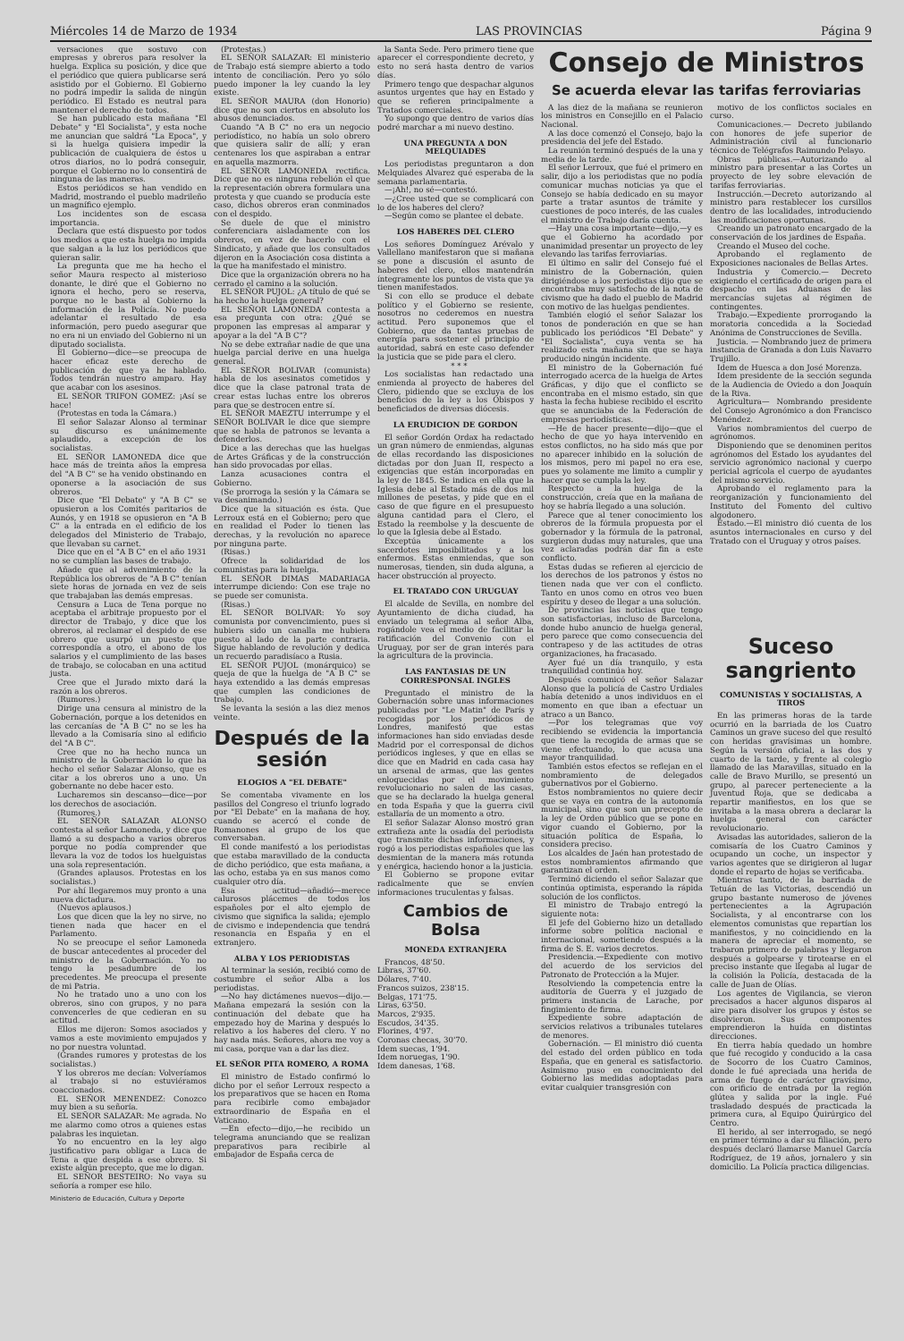Miércoles 14 de Marzo de 1934 LAS PROVINCIAS Página 9
versaciones que sostuvo con empresas y obreros para resolver la huelga. Explica su posición, y dice que el periódico que quiera publicarse será asistido por el Gobierno. El Gobierno no podrá impedir la salida de ningún periódico. El Estado es neutral para mantener el derecho de todos.
Se han publicado esta mañana "El Debate" y "El Socialista", y esta noche me anuncian que saldrá "La Epoca", y si la huelga quisiera impedir la publicación de cualquiera de éstos u otros diarios, no lo podrá conseguir, porque el Gobierno no lo consentirá de ninguna de las maneras.
Estos periódicos se han vendido en Madrid, mostrando el pueblo madrileño un magnífico ejemplo.
Los incidentes son de escasa importancia.
Declara que está dispuesto por todos los medios a que esta huelga no impida que salgan a la luz los periódicos que quieran salir.
La pregunta que me ha hecho el señor Maura respecto al misterioso donante, le diré que el Gobierno no ignora el hecho, pero se reserva, porque no le basta al Gobierno la información de la Policía. No puedo adelantar el resultado de esa información, pero puedo asegurar que no era ni un enviado del Gobierno ni un diputado socialista.
El Gobierno—dice—se preocupa de hacer eficaz este derecho de publicación de que ya he hablado. Todos tendrán nuestro amparo. Hay que acabar con los asesinos.
EL SEÑOR TRIFON GOMEZ: ¡Así se hace!
(Protestas en toda la Cámara.)
El señor Salazar Alonso al terminar su discurso es unánimemente aplaudido, a excepción de los socialistas.
EL SEÑOR LAMONEDA dice que hace más de treinta años la empresa del "A B C" se ha venido obstinando en oponerse a la asociación de sus obreros.
Dice que "El Debate" y "A B C" se opusieron a los Comités paritarios de Aunós, y en 1918 se opusieron en "A B C" a la entrada en el edificio de los delegados del Ministerio de Trabajo, que llevaban su carnet.
Dice que en el "A B C" en el año 1931 no se cumplían las bases de trabajo.
Añade que al advenimiento de la República los obreros de "A B C" tenían siete horas de jornada en vez de seis que trabajaban las demás empresas.
Censura a Luca de Tena porque no aceptaba el arbitraje propuesto por el director de Trabajo, y dice que los obreros, al reclamar el despido de ese obrero que usurpó un puesto que correspondía a otro, el abono de los salarios y el cumplimiento de las bases de trabajo, se colocaban en una actitud justa.
Cree que el Jurado mixto dará la razón a los obreros.
(Rumores.)
Dirige una censura al ministro de la Gobernación, porque a los detenidos en las cercanías de "A B C" no se les ha llevado a la Comisaría sino al edificio del "A B C".
Cree que no ha hecho nunca un ministro de la Gobernación lo que ha hecho el señor Salazar Alonso, que es citar a los obreros uno a uno. Un gobernante no debe hacer esto.
Lucharemos sin descanso—dice—por los derechos de asociación.
(Rumores.)
EL SEÑOR SALAZAR ALONSO contesta al señor Lamoneda, y dice que llamó a su despacho a varios obreros porque no podía comprender que llevara la voz de todos los huelguistas una sola representación.
(Grandes aplausos. Protestas en los socialistas.)
Por ahí llegaremos muy pronto a una nueva dictadura.
(Nuevos aplausos.)
Los que dicen que la ley no sirve, no tienen nada que hacer en el Parlamento.
No se preocupe el señor Lamoneda de buscar antecedentes al proceder del ministro de la Gobernación. Yo no tengo la pesadumbre de los precedentes. Me preocupa el presente de mi Patria.
No he tratado uno a uno con los obreros, sino con grupos, y no para convencerles de que cedieran en su actitud.
Ellos me dijeron: Somos asociados y vamos a este movimiento empujados y no por nuestra voluntad.
(Grandes rumores y protestas de los socialistas.)
Y los obreros me decían: Volveríamos al trabajo si no estuviéramos coaccionados.
EL SEÑOR MENENDEZ: Conozco muy bien a su señoría.
EL SEÑOR SALAZAR: Me agrada. No me alarmo como otros a quienes estas palabras les inquietan.
Yo no encuentro en la ley algo justificativo para obligar a Luca de Tena a que despida a ese obrero. Si existe algún precepto, que me lo digan.
EL SEÑOR BESTEIRO: No vaya su señoría a romper ese hilo.
(Protestas.)
EL SEÑOR SALAZAR: El ministerio de Trabajo está siempre abierto a todo intento de conciliación. Pero yo sólo puedo imponer la ley cuando la ley existe.
EL SEÑOR MAURA (don Honorio) dice que no son ciertos en absoluto los abusos denunciados.
Cuando "A B C" no era un negocio periodístico, no había un solo obrero que quisiera salir de allí; y eran centenares los que aspiraban a entrar en aquella mazmorra.
EL SEÑOR LAMONEDA rectifica. Dice que no es ninguna rebelión el que la representación obrera formulara una protesta y que cuando se producía este caso, dichos obreros eran conminados con el despido.
Se duele de que el ministro conferenciara aisladamente con los obreros, en vez de hacerlo con el Sindicato, y añade que los consultados dijeron en la Asociación cosa distinta a la que ha manifestado el ministro.
Dice que la organización obrera no ha cerrado el camino a la solución.
EL SEÑOR PUJOL: ¿A título de qué se ha hecho la huelga general?
EL SEÑOR LAMONEDA contesta a esa pregunta con otra: ¿Qué se proponen las empresas al amparar y apoyar a la del "A B C"?
No se debe extrañar nadie de que una huelga parcial derive en una huelga general.
EL SEÑOR BOLIVAR (comunista) habla de los asesinatos cometidos y dice que la clase patronal trata de crear estas luchas entre los obreros para que se destrocen entre sí.
EL SEÑOR MAEZTU interrumpe y el SEÑOR BOLIVAR le dice que siempre que se habla de patronos se levanta a defenderlos.
Dice a las derechas que las huelgas de Artes Gráficas y de la construcción han sido provocadas por ellas.
Lanza acusaciones contra el Gobierno.
(Se prorroga la sesión y la Cámara se va desanimando.)
Dice que la situación es ésta. Que Lerroux está en el Gobierno; pero que en realidad el Poder lo tienen las derechas, y la revolución no aparece por ninguna parte.
(Risas.)
Ofrece la solidaridad de los comunistas para la huelga.
EL SEÑOR DIMAS MADARIAGA interrumpe diciendo: Con ese traje no se puede ser comunista.
(Risas.)
EL SEÑOR BOLIVAR: Yo soy comunista por convencimiento, pues si hubiera sido un canalla me hubiera puesto al lado de la parte contraria. Sigue hablando de revolución y dedica un recuerdo paradisíaco a Rusia.
EL SEÑOR PUJOL (monárquico) se queja de que la huelga de "A B C" se haya extendido a las demás empresas que cumplen las condiciones de trabajo.
Se levanta la sesión a las diez menos veinte.
Después de la sesión
ELOGIOS A "EL DEBATE"
Se comentaba vivamente en los pasillos del Congreso el triunfo logrado por "El Debate" en la mañana de hoy, cuando se acercó el conde de Romanones al grupo de los que conversaban.
El conde manifestó a los periodistas que estaba maravillado de la conducta de dicho periódico, que esta mañana, a las ocho, estaba ya en sus manos como cualquier otro día.
Esa actitud—añadió—merece calurosos plácemes de todos los españoles por el alto ejemplo de civismo que significa la salida; ejemplo de civismo e independencia que tendrá resonancia en España y en el extranjero.
ALBA Y LOS PERIODISTAS
Al terminar la sesión, recibió como de costumbre el señor Alba a los periodistas.
—No hay dictámenes nuevos—dijo.—Mañana empezará la sesión con la continuación del debate que ha empezado hoy de Marina y después lo relativo a los haberes del clero. Y no hay nada más. Señores, ahora me voy a mi casa, porque van a dar las diez.
EL SEÑOR PITA ROMERO, A ROMA
El ministro de Estado confirmó lo dicho por el señor Lerroux respecto a los preparativos que se hacen en Roma para recibirle como embajador extraordinario de España en el Vaticano.
—En efecto—dijo,—he recibido un telegrama anunciando que se realizan preparativos para recibirle al embajador de España cerca de
la Santa Sede. Pero primero tiene que aparecer el correspondiente decreto, y esto no será hasta dentro de varios días.
Primero tengo que despachar algunos asuntos urgentes que hay en Estado y que se refieren principalmente a Tratados comerciales.
Yo supongo que dentro de varios días podré marchar a mi nuevo destino.
UNA PREGUNTA A DON MELQUIADES
Los periodistas preguntaron a don Melquiades Alvarez qué esperaba de la semana parlamentaria.
—¡Ah!, no sé—contestó.
—¿Cree usted que se complicará con lo de los haberes del clero?
—Según como se plantee el debate.
LOS HABERES DEL CLERO
Los señores Domínguez Arévalo y Vallellano manifestaron que si mañana se pone a discusión el asunto de haberes del clero, ellos mantendrán íntegramente los puntos de vista que ya tienen manifestados.
Si con ello se produce el debate político y el Gobierno se resiente, nosotros no cederemos en nuestra actitud. Pero suponemos que el Gobierno, que da tantas pruebas de energía para sostener el principio de autoridad, sabrá en este caso defender la justicia que se pide para el clero.
* * *
Los socialistas han redactado una enmienda al proyecto de haberes del Clero, pidiendo que se excluya de los beneficios de la ley a los Obispos y beneficiados de diversas diócesis.
LA ERUDICION DE GORDON
El señor Gordón Ordax ha redactado un gran número de enmiendas, algunas de ellas recordando las disposiciones dictadas por don Juan II, respecto a exigencias que están incorporadas en la ley de 1845. Se indica en ella que la Iglesia debe al Estado más de dos mil millones de pesetas, y pide que en el caso de que figure en el presupuesto alguna cantidad para el Clero, el Estado la reembolse y la descuente de lo que la Iglesia debe al Estado.
Exceptúa únicamente a los sacerdotes imposibilitados y a los enfermos. Estas enmiendas, que son numerosas, tienden, sin duda alguna, a hacer obstrucción al proyecto.
EL TRATADO CON URUGUAY
El alcalde de Sevilla, en nombre del Ayuntamiento de dicha ciudad, ha enviado un telegrama al señor Alba, rogándole vea el medio de facilitar la ratificación del Convenio con el Uruguay, por ser de gran interés para la agricultura de la provincia.
LAS FANTASIAS DE UN CORRESPONSAL INGLES
Preguntado el ministro de la Gobernación sobre unas informaciones publicadas por "Le Matin" de París y recogidas por los periódicos de Londres, manifestó que estas informaciones han sido enviadas desde Madrid por el corresponsal de dichos periódicos ingleses, y que en ellas se dice que en Madrid en cada casa hay un arsenal de armas, que las gentes enloquecidas por el movimiento revolucionario no salen de las casas, que se ha declarado la huelga general en toda España y que la guerra civil estallaría de un momento a otro.
El señor Salazar Alonso mostró gran extrañeza ante la osadía del periodista que transmite dichas informaciones, y rogó a los periodistas españoles que las desmientan de la manera más rotunda y enérgica, haciendo honor a la justicia.
El Gobierno se propone evitar radicalmente que se envíen informaciones truculentas y falsas.
Cambios de Bolsa
MONEDA EXTRANJERA
Francos, 48'50.
Libras, 37'60.
Dólares, 7'40.
Francos suizos, 238'15.
Belgas, 171'75.
Liras, 63'50.
Marcos, 2'935.
Escudos, 34'35.
Florines, 4'97.
Coronas checas, 30'70.
Idem suecas, 1'94.
Idem noruegas, 1'90.
Idem danesas, 1'68.
Consejo de Ministros
Se acuerda elevar las tarifas ferroviarias
A las diez de la mañana se reunieron los ministros en Consejillo en el Palacio Nacional.
A las doce comenzó el Consejo, bajo la presidencia del jefe del Estado.
La reunión terminó después de la una y media de la tarde.
El señor Lerroux, que fué el primero en salir, dijo a los periodistas que no podía comunicar muchas noticias ya que el Consejo se había dedicado en su mayor parte a tratar asuntos de trámite y cuestiones de poco interés, de las cuales el ministro de Trabajo daría cuenta.
—Hay una cosa importante—dijo,—y es que el Gobierno ha acordado por unanimidad presentar un proyecto de ley elevando las tarifas ferroviarias.
El último en salir del Consejo fué el ministro de la Gobernación, quien dirigiéndose a los periodistas dijo que se encontraba muy satisfecho de la nota de civismo que ha dado el pueblo de Madrid con motivo de las huelgas pendientes.
También elogió el señor Salazar los tonos de ponderación en que se han publicado los periódicos "El Debate" y "El Socialista", cuya venta se ha realizado esta mañana sin que se haya producido ningún incidente.
El ministro de la Gobernación fué interrogado acerca de la huelga de Artes Gráficas, y dijo que el conflicto se encontraba en el mismo estado, sin que hasta la fecha hubiese recibido el escrito que se anunciaba de la Federación de empresas periodísticas.
—He de hacer presente—dijo—que el hecho de que yo haya intervenido en estos conflictos, no ha sido más que por no aparecer inhibido en la solución de los mismos, pero mi papel no era ese, pues yo solamente me limito a cumplir y hacer que se cumpla la ley.
Respecto a la huelga de la construcción, creía que en la mañana de hoy se habría llegado a una solución.
Parece que al tener conocimiento los obreros de la fórmula propuesta por el gobernador y la fórmula de la patronal, surgieron dudas muy naturales, que una vez aclaradas podrán dar fin a este conflicto.
Estas dudas se refieren al ejercicio de los derechos de los patronos y éstos no tienen nada que ver con el conflicto. Tanto en unos como en otros veo buen espíritu y deseo de llegar a una solución.
De provincias las noticias que tengo son satisfactorias, incluso de Barcelona, donde hubo anuncio de huelga general, pero parece que como consecuencia del contrapeso y de las actitudes de otras organizaciones, ha fracasado.
Ayer fué un día tranquilo, y esta tranquilidad continúa hoy.
Después comunicó el señor Salazar Alonso que la policía de Castro Urdiales había detenido a unos individuos en el momento en que iban a efectuar un atraco a un Banco.
—Por los telegramas que voy recibiendo se evidencia la importancia que tiene la recogida de armas que se viene efectuando, lo que acusa una mayor tranquilidad.
También estos efectos se reflejan en el nombramiento de delegados gubernativos por el Gobierno.
Estos nombramientos no quiere decir que se vaya en contra de la autonomía municipal, sino que son un precepto de la ley de Orden público que se pone en vigor cuando el Gobierno, por la situación política de España, lo considera preciso.
Los alcaldes de Jaén han protestado de estos nombramientos afirmando que garantizan el orden.
Terminó diciendo el señor Salazar que continúa optimista, esperando la rápida solución de los conflictos.
El ministro de Trabajo entregó la siguiente nota:
El jefe del Gobierno hizo un detallado informe sobre política nacional e internacional, sometiendo después a la firma de S. E. varios decretos.
Presidencia.—Expediente con motivo del acuerdo de los servicios del Patronato de Protección a la Mujer.
Resolviendo la competencia entre la auditoría de Guerra y el juzgado de primera instancia de Larache, por fingimiento de firma.
Expediente sobre adaptación de servicios relativos a tribunales tutelares de menores.
Gobernación. — El ministro dió cuenta del estado del orden público en toda España, que en general es satisfactorio. Asimismo puso en conocimiento del Gobierno las medidas adoptadas para evitar cualquier transgresión con
motivo de los conflictos sociales en curso.
Comunicaciones.— Decreto jubilando con honores de jefe superior de Administración civil al funcionario técnico de Telégrafos Raimundo Pelayo.
Obras públicas.—Autorizando al ministro para presentar a las Cortes un proyecto de ley sobre elevación de tarifas ferroviarias.
Instrucción.—Decreto autorizando al ministro para restablecer los cursillos dentro de las localidades, introduciendo las modificaciones oportunas.
Creando un patronato encargado de la conservación de los jardines de España.
Creando el Museo del coche.
Aprobando el reglamento de Exposiciones nacionales de Bellas Artes.
Industria y Comercio.— Decreto exigiendo el certificado de origen para el despacho en las Aduanas de las mercancías sujetas al régimen de contingentes.
Trabajo.—Expediente prorrogando la moratoria concedida a la Sociedad Anónima de Construcciones de Sevilla.
Justicia. — Nombrando juez de primera instancia de Granada a don Luis Navarro Trujillo.
Idem de Huesca a don José Morenza.
Idem presidente de la sección segunda de la Audiencia de Oviedo a don Joaquín de la Riva.
Agricultura— Nombrando presidente del Consejo Agronómico a don Francisco Menéndez.
Varios nombramientos del cuerpo de agrónomos.
Disponiendo que se denominen peritos agrónomos del Estado los ayudantes del servicio agronómico nacional y cuerpo pericial agrícola el cuerpo de ayudantes del mismo servicio.
Aprobando el reglamento para la reorganización y funcionamiento del Instituto del Fomento del cultivo algodonero.
Estado.—El ministro dió cuenta de los asuntos internacionales en curso y del Tratado con el Uruguay y otros países.
Suceso sangriento
COMUNISTAS Y SOCIALISTAS, A TIROS
En las primeras horas de la tarde ocurrió en la barriada de los Cuatro Caminos un grave suceso del que resultó con heridas gravísimas un hombre. Según la versión oficial, a las dos y cuarto de la tarde, y frente al colegio llamado de las Maravillas, situado en la calle de Bravo Murillo, se presentó un grupo, al parecer perteneciente a la Juventud Roja, que se dedicaba a repartir manifiestos, en los que se invitaba a la masa obrera a declarar la huelga general con carácter revolucionario.
Avisadas las autoridades, salieron de la comisaría de los Cuatro Caminos y ocupando un coche, un inspector y varios agentes que se dirigieron al lugar donde el reparto de hojas se verificaba.
Mientras tanto, de la barriada de Tetuán de las Victorias, descendió un grupo bastante numeroso de jóvenes pertenecientes a la Agrupación Socialista, y al encontrarse con los elementos comunistas que repartían los manifiestos, y no coincidiendo en la manera de apreciar el momento, se trabaron primero de palabras y llegaron después a golpearse y tirotearse en el preciso instante que llegaba al lugar de la colisión la Policía, destacada de la calle de Juan de Olías.
Los agentes de Vigilancia, se vieron precisados a hacer algunos disparos al aire para disolver los grupos y éstos se disolvieron. Sus componentes emprendieron la huída en distintas direcciones.
En tierra había quedado un hombre que fué recogido y conducido a la casa de Socorro de los Cuatro Caminos, donde le fué apreciada una herida de arma de fuego de carácter gravísimo, con orificio de entrada por la región glútea y salida por la ingle. Fué trasladado después de practicada la primera cura, al Equipo Quirúrgico del Centro.
El herido, al ser interrogado, se negó en primer término a dar su filiación, pero después declaró llamarse Manuel García Rodríguez, de 19 años, jornalero y sin domicilio. La Policía practica diligencias.
Ministerio de Educación, Cultura y Deporte